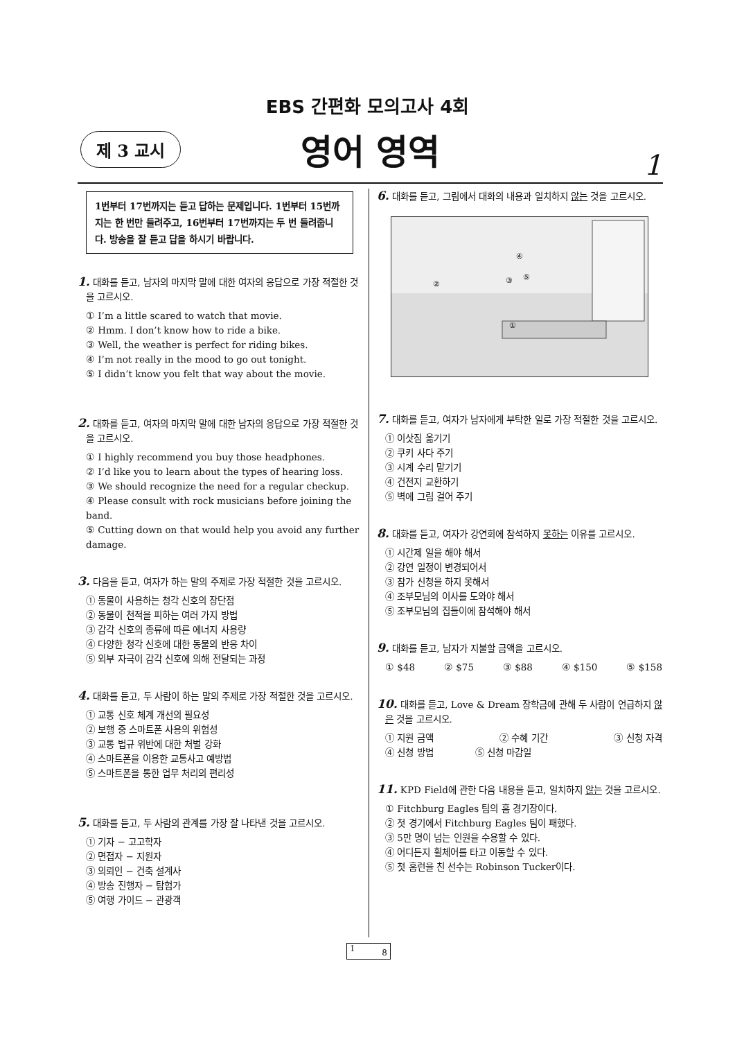EBS 간편화 모의고사 4회
제 3 교시
영어 영역
1
1번부터 17번까지는 듣고 답하는 문제입니다. 1번부터 15번까지는 한 번만 들려주고, 16번부터 17번까지는 두 번 들려줍니다. 방송을 잘 듣고 답을 하시기 바랍니다.
1. 대화를 듣고, 남자의 마지막 말에 대한 여자의 응답으로 가장 적절한 것을 고르시오.
① I’m a little scared to watch that movie.
② Hmm. I don’t know how to ride a bike.
③ Well, the weather is perfect for riding bikes.
④ I’m not really in the mood to go out tonight.
⑤ I didn’t know you felt that way about the movie.
2. 대화를 듣고, 여자의 마지막 말에 대한 남자의 응답으로 가장 적절한 것을 고르시오.
① I highly recommend you buy those headphones.
② I’d like you to learn about the types of hearing loss.
③ We should recognize the need for a regular checkup.
④ Please consult with rock musicians before joining the band.
⑤ Cutting down on that would help you avoid any further damage.
3. 다음을 듣고, 여자가 하는 말의 주제로 가장 적절한 것을 고르시오.
① 동물이 사용하는 청각 신호의 장단점
② 동물이 천적을 피하는 여러 가지 방법
③ 감각 신호의 종류에 따른 에너지 사용량
④ 다양한 청각 신호에 대한 동물의 반응 차이
⑤ 외부 자극이 감각 신호에 의해 전달되는 과정
4. 대화를 듣고, 두 사람이 하는 말의 주제로 가장 적절한 것을 고르시오.
① 교통 신호 체계 개선의 필요성
② 보행 중 스마트폰 사용의 위험성
③ 교통 법규 위반에 대한 처벌 강화
④ 스마트폰을 이용한 교통사고 예방법
⑤ 스마트폰을 통한 업무 처리의 편리성
5. 대화를 듣고, 두 사람의 관계를 가장 잘 나타낸 것을 고르시오.
① 기자 − 고고학자
② 면접자 − 지원자
③ 의뢰인 − 건축 설계사
④ 방송 진행자 − 탐험가
⑤ 여행 가이드 − 관광객
6. 대화를 듣고, 그림에서 대화의 내용과 일치하지 않는 것을 고르시오.
④
⑤
①
②
③
7. 대화를 듣고, 여자가 남자에게 부탁한 일로 가장 적절한 것을 고르시오.
① 이삿짐 옮기기
② 쿠키 사다 주기
③ 시계 수리 맡기기
④ 건전지 교환하기
⑤ 벽에 그림 걸어 주기
8. 대화를 듣고, 여자가 강연회에 참석하지 못하는 이유를 고르시오.
① 시간제 일을 해야 해서
② 강연 일정이 변경되어서
③ 참가 신청을 하지 못해서
④ 조부모님의 이사를 도와야 해서
⑤ 조부모님의 집들이에 참석해야 해서
9. 대화를 듣고, 남자가 지불할 금액을 고르시오.
① $48 ② $75 ③ $88 ④ $150 ⑤ $158
10. 대화를 듣고, Love & Dream 장학금에 관해 두 사람이 언급하지 않은 것을 고르시오.
① 지원 금액 ② 수혜 기간 ③ 신청 자격
④ 신청 방법 ⑤ 신청 마감일
11. KPD Field에 관한 다음 내용을 듣고, 일치하지 않는 것을 고르시오.
① Fitchburg Eagles 팀의 홈 경기장이다.
② 첫 경기에서 Fitchburg Eagles 팀이 패했다.
③ 5만 명이 넘는 인원을 수용할 수 있다.
④ 어디든지 휠체어를 타고 이동할 수 있다.
⑤ 첫 홈런을 친 선수는 Robinson Tucker이다.
1 8